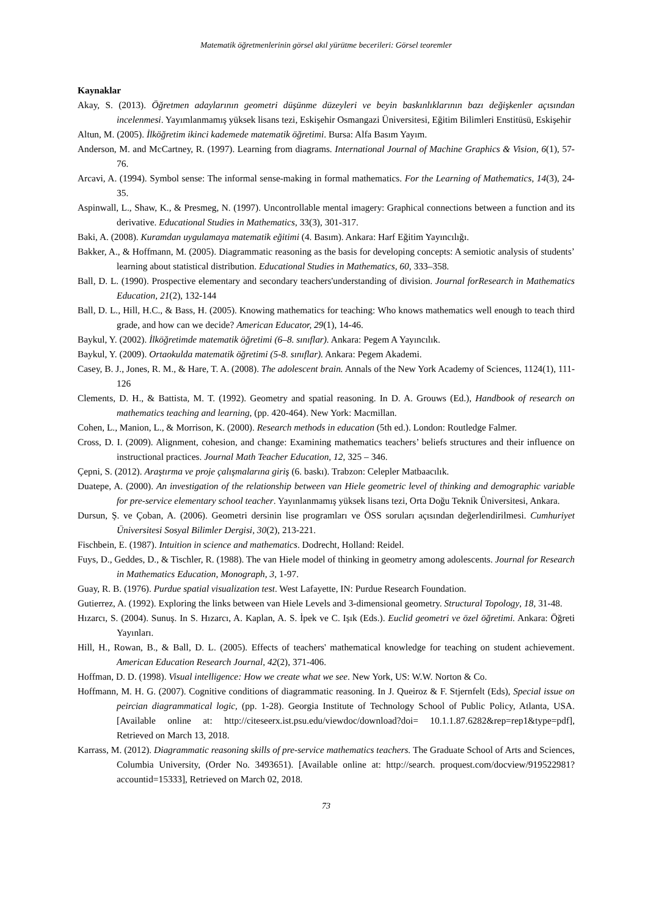Matematik öğretmenlerinin görsel akıl yürütme becerileri: Görsel teoremler
Kaynaklar
Akay, S. (2013). Öğretmen adaylarının geometri düşünme düzeyleri ve beyin baskınlıklarının bazı değişkenler açısından incelenmesi. Yayımlanmamış yüksek lisans tezi, Eskişehir Osmangazi Üniversitesi, Eğitim Bilimleri Enstitüsü, Eskişehir
Altun, M. (2005). İlköğretim ikinci kademede matematik öğretimi. Bursa: Alfa Basım Yayım.
Anderson, M. and McCartney, R. (1997). Learning from diagrams. International Journal of Machine Graphics & Vision, 6(1), 57-76.
Arcavi, A. (1994). Symbol sense: The informal sense-making in formal mathematics. For the Learning of Mathematics, 14(3), 24-35.
Aspinwall, L., Shaw, K., & Presmeg, N. (1997). Uncontrollable mental imagery: Graphical connections between a function and its derivative. Educational Studies in Mathematics, 33(3), 301-317.
Baki, A. (2008). Kuramdan uygulamaya matematik eğitimi (4. Basım). Ankara: Harf Eğitim Yayıncılığı.
Bakker, A., & Hoffmann, M. (2005). Diagrammatic reasoning as the basis for developing concepts: A semiotic analysis of students’ learning about statistical distribution. Educational Studies in Mathematics, 60, 333–358.
Ball, D. L. (1990). Prospective elementary and secondary teachers'understanding of division. Journal forResearch in Mathematics Education, 21(2), 132-144
Ball, D. L., Hill, H.C., & Bass, H. (2005). Knowing mathematics for teaching: Who knows mathematics well enough to teach third grade, and how can we decide? American Educator, 29(1), 14-46.
Baykul, Y. (2002). İlköğretimde matematik öğretimi (6–8. sınıflar). Ankara: Pegem A Yayıncılık.
Baykul, Y. (2009). Ortaokulda matematik öğretimi (5-8. sınıflar). Ankara: Pegem Akademi.
Casey, B. J., Jones, R. M., & Hare, T. A. (2008). The adolescent brain. Annals of the New York Academy of Sciences, 1124(1), 111-126
Clements, D. H., & Battista, M. T. (1992). Geometry and spatial reasoning. In D. A. Grouws (Ed.), Handbook of research on mathematics teaching and learning, (pp. 420-464). New York: Macmillan.
Cohen, L., Manion, L., & Morrison, K. (2000). Research methods in education (5th ed.). London: Routledge Falmer.
Cross, D. I. (2009). Alignment, cohesion, and change: Examining mathematics teachers’ beliefs structures and their influence on instructional practices. Journal Math Teacher Education, 12, 325 – 346.
Çepni, S. (2012). Araştırma ve proje çalışmalarına giriş (6. baskı). Trabzon: Celepler Matbaacılık.
Duatepe, A. (2000). An investigation of the relationship between van Hiele geometric level of thinking and demographic variable for pre-service elementary school teacher. Yayınlanmamış yüksek lisans tezi, Orta Doğu Teknik Üniversitesi, Ankara.
Dursun, Ş. ve Çoban, A. (2006). Geometri dersinin lise programları ve ÖSS soruları açısından değerlendirilmesi. Cumhuriyet Üniversitesi Sosyal Bilimler Dergisi, 30(2), 213-221.
Fischbein, E. (1987). Intuition in science and mathematics. Dodrecht, Holland: Reidel.
Fuys, D., Geddes, D., & Tischler, R. (1988). The van Hiele model of thinking in geometry among adolescents. Journal for Research in Mathematics Education, Monograph, 3, 1-97.
Guay, R. B. (1976). Purdue spatial visualization test. West Lafayette, IN: Purdue Research Foundation.
Gutierrez, A. (1992). Exploring the links between van Hiele Levels and 3-dimensional geometry. Structural Topology, 18, 31-48.
Hızarcı, S. (2004). Sunuş. In S. Hızarcı, A. Kaplan, A. S. İpek ve C. Işık (Eds.). Euclid geometri ve özel öğretimi. Ankara: Öğreti Yayınları.
Hill, H., Rowan, B., & Ball, D. L. (2005). Effects of teachers' mathematical knowledge for teaching on student achievement. American Education Research Journal, 42(2), 371-406.
Hoffman, D. D. (1998). Visual intelligence: How we create what we see. New York, US: W.W. Norton & Co.
Hoffmann, M. H. G. (2007). Cognitive conditions of diagrammatic reasoning. In J. Queiroz & F. Stjernfelt (Eds), Special issue on peircian diagrammatical logic, (pp. 1-28). Georgia Institute of Technology School of Public Policy, Atlanta, USA. [Available online at: http://citeseerx.ist.psu.edu/viewdoc/download?doi= 10.1.1.87.6282&rep=rep1&type=pdf], Retrieved on March 13, 2018.
Karrass, M. (2012). Diagrammatic reasoning skills of pre-service mathematics teachers. The Graduate School of Arts and Sciences, Columbia University, (Order No. 3493651). [Available online at: http://search. proquest.com/docview/919522981?accountid=15333], Retrieved on March 02, 2018.
73